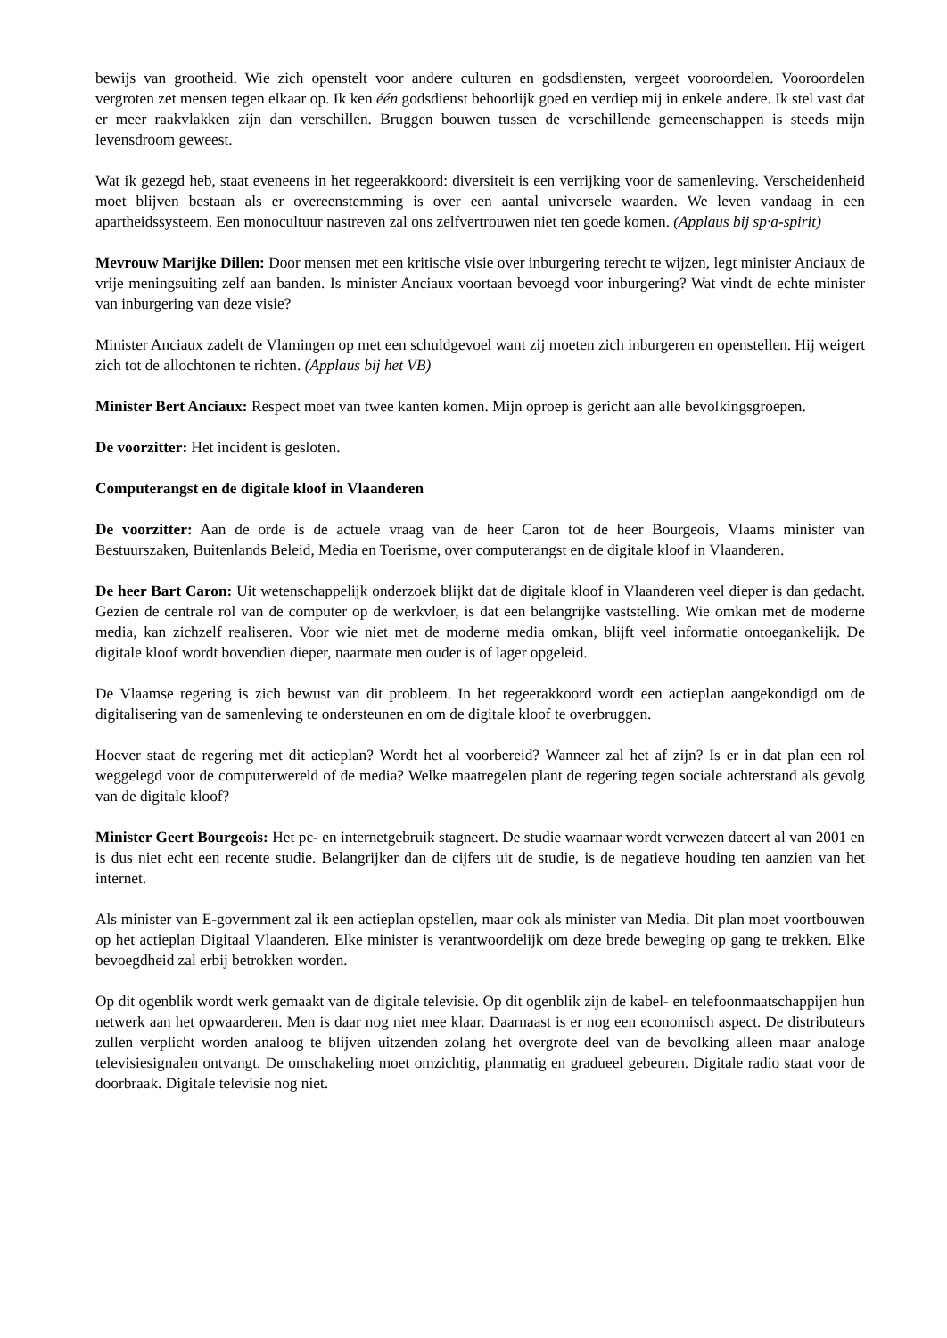bewijs van grootheid. Wie zich openstelt voor andere culturen en godsdiensten, vergeet vooroordelen. Vooroordelen vergroten zet mensen tegen elkaar op. Ik ken één godsdienst behoorlijk goed en verdiep mij in enkele andere. Ik stel vast dat er meer raakvlakken zijn dan verschillen. Bruggen bouwen tussen de verschillende gemeenschappen is steeds mijn levensdroom geweest.
Wat ik gezegd heb, staat eveneens in het regeerakkoord: diversiteit is een verrijking voor de samenleving. Verscheidenheid moet blijven bestaan als er overeenstemming is over een aantal universele waarden. We leven vandaag in een apartheidssysteem. Een monocultuur nastreven zal ons zelfvertrouwen niet ten goede komen. (Applaus bij sp·a-spirit)
Mevrouw Marijke Dillen: Door mensen met een kritische visie over inburgering terecht te wijzen, legt minister Anciaux de vrije meningsuiting zelf aan banden. Is minister Anciaux voortaan bevoegd voor inburgering? Wat vindt de echte minister van inburgering van deze visie?
Minister Anciaux zadelt de Vlamingen op met een schuldgevoel want zij moeten zich inburgeren en openstellen. Hij weigert zich tot de allochtonen te richten. (Applaus bij het VB)
Minister Bert Anciaux: Respect moet van twee kanten komen. Mijn oproep is gericht aan alle bevolkingsgroepen.
De voorzitter: Het incident is gesloten.
Computerangst en de digitale kloof in Vlaanderen
De voorzitter: Aan de orde is de actuele vraag van de heer Caron tot de heer Bourgeois, Vlaams minister van Bestuurszaken, Buitenlands Beleid, Media en Toerisme, over computerangst en de digitale kloof in Vlaanderen.
De heer Bart Caron: Uit wetenschappelijk onderzoek blijkt dat de digitale kloof in Vlaanderen veel dieper is dan gedacht. Gezien de centrale rol van de computer op de werkvloer, is dat een belangrijke vaststelling. Wie omkan met de moderne media, kan zichzelf realiseren. Voor wie niet met de moderne media omkan, blijft veel informatie ontoegankelijk. De digitale kloof wordt bovendien dieper, naarmate men ouder is of lager opgeleid.
De Vlaamse regering is zich bewust van dit probleem. In het regeerakkoord wordt een actieplan aangekondigd om de digitalisering van de samenleving te ondersteunen en om de digitale kloof te overbruggen.
Hoever staat de regering met dit actieplan? Wordt het al voorbereid? Wanneer zal het af zijn? Is er in dat plan een rol weggelegd voor de computerwereld of de media? Welke maatregelen plant de regering tegen sociale achterstand als gevolg van de digitale kloof?
Minister Geert Bourgeois: Het pc- en internetgebruik stagneert. De studie waarnaar wordt verwezen dateert al van 2001 en is dus niet echt een recente studie. Belangrijker dan de cijfers uit de studie, is de negatieve houding ten aanzien van het internet.
Als minister van E-government zal ik een actieplan opstellen, maar ook als minister van Media. Dit plan moet voortbouwen op het actieplan Digitaal Vlaanderen. Elke minister is verantwoordelijk om deze brede beweging op gang te trekken. Elke bevoegdheid zal erbij betrokken worden.
Op dit ogenblik wordt werk gemaakt van de digitale televisie. Op dit ogenblik zijn de kabel- en telefoonmaatschappijen hun netwerk aan het opwaarderen. Men is daar nog niet mee klaar. Daarnaast is er nog een economisch aspect. De distributeurs zullen verplicht worden analoog te blijven uitzenden zolang het overgrote deel van de bevolking alleen maar analoge televisiesignalen ontvangt. De omschakeling moet omzichtig, planmatig en gradueel gebeuren. Digitale radio staat voor de doorbraak. Digitale televisie nog niet.